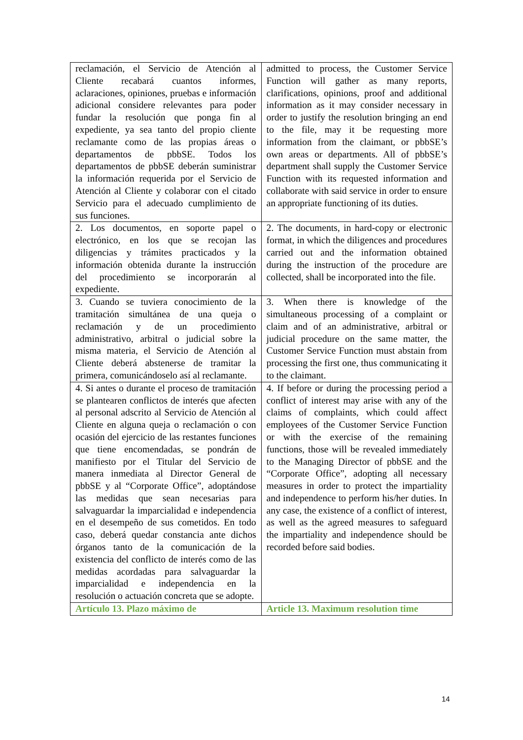| reclamación, el Servicio de Atención al Cliente recabará cuantos informes, aclaraciones, opiniones, pruebas e información adicional considere relevantes para poder fundar la resolución que ponga fin al expediente, ya sea tanto del propio cliente reclamante como de las propias áreas o departamentos de pbbSE. Todos los departamentos de pbbSE deberán suministrar la información requerida por el Servicio de Atención al Cliente y colaborar con el citado Servicio para el adecuado cumplimiento de sus funciones. | admitted to process, the Customer Service Function will gather as many reports, clarifications, opinions, proof and additional information as it may consider necessary in order to justify the resolution bringing an end to the file, may it be requesting more information from the claimant, or pbbSE’s own areas or departments. All of pbbSE’s department shall supply the Customer Service Function with its requested information and collaborate with said service in order to ensure an appropriate functioning of its duties. |
| 2. Los documentos, en soporte papel o electrónico, en los que se recojan las diligencias y trámites practicados y la información obtenida durante la instrucción del procedimiento se incorporarán al expediente. | 2. The documents, in hard-copy or electronic format, in which the diligences and procedures carried out and the information obtained during the instruction of the procedure are collected, shall be incorporated into the file. |
| 3. Cuando se tuviera conocimiento de la tramitación simultánea de una queja o reclamación y de un procedimiento administrativo, arbitral o judicial sobre la misma materia, el Servicio de Atención al Cliente deberá abstenerse de tramitar la primera, comunicándoselo así al reclamante. | 3. When there is knowledge of the simultaneous processing of a complaint or claim and of an administrative, arbitral or judicial procedure on the same matter, the Customer Service Function must abstain from processing the first one, thus communicating it to the claimant. |
| 4. Si antes o durante el proceso de tramitación se plantearen conflictos de interés que afecten al personal adscrito al Servicio de Atención al Cliente en alguna queja o reclamación o con ocasión del ejercicio de las restantes funciones que tiene encomendadas, se pondrán de manifiesto por el Titular del Servicio de manera inmediata al Director General de pbbSE y al “Corporate Office”, adoptándose las medidas que sean necesarias para salvaguardar la imparcialidad e independencia en el desempeño de sus cometidos. En todo caso, deberá quedar constancia ante dichos órganos tanto de la comunicación de la existencia del conflicto de interés como de las medidas acordadas para salvaguardar la imparcialidad e independencia en la resolución o actuación concreta que se adopte. | 4. If before or during the processing period a conflict of interest may arise with any of the claims of complaints, which could affect employees of the Customer Service Function or with the exercise of the remaining functions, those will be revealed immediately to the Managing Director of pbbSE and the “Corporate Office”, adopting all necessary measures in order to protect the impartiality and independence to perform his/her duties. In any case, the existence of a conflict of interest, as well as the agreed measures to safeguard the impartiality and independence should be recorded before said bodies. |
| Artículo 13. Plazo máximo de | Article 13. Maximum resolution time |
14